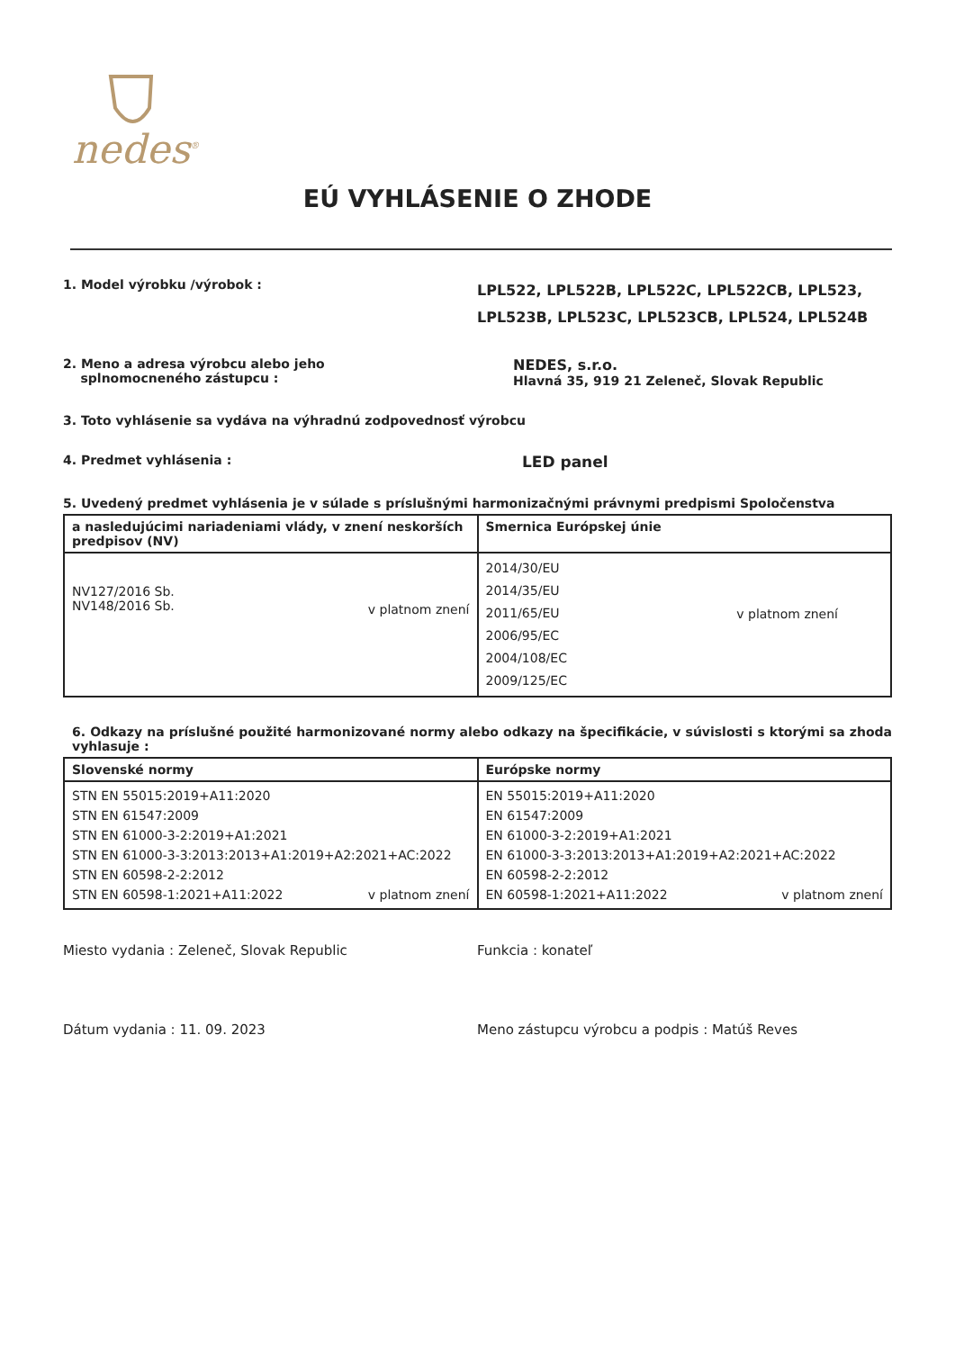nedes<sup>®</sup>
EÚ VYHLÁSENIE O ZHODE
1. Model výrobku /výrobok :
LPL522, LPL522B, LPL522C, LPL522CB, LPL523, LPL523B, LPL523C, LPL523CB, LPL524, LPL524B
2. Meno a adresa výrobcu alebo jeho
splnomocneného zástupcu :
NEDES, s.r.o.
Hlavná 35, 919 21 Zeleneč, Slovak Republic
3. Toto vyhlásenie sa vydáva na výhradnú zodpovednosť výrobcu
4. Predmet vyhlásenia :
LED panel
5. Uvedený predmet vyhlásenia je v súlade s príslušnými harmonizačnými právnymi predpismi Spoločenstva
| a nasledujúcimi nariadeniami vlády, v znení neskorších predpisov (NV) | Smernica Európskej únie |
| --- | --- |
| NV127/2016 Sb. NV148/2016 Sb. v platnom znení | 2014/30/EU 2014/35/EU 2011/65/EU 2006/95/EC 2004/108/EC 2009/125/EC v platnom znení |
6. Odkazy na príslušné použité harmonizované normy alebo odkazy na špecifikácie, v súvislosti s ktorými sa zhoda vyhlasuje :
| Slovenské normy | Európske normy |
| --- | --- |
| STN EN 55015:2019+A11:2020 STN EN 61547:2009 STN EN 61000-3-2:2019+A1:2021 STN EN 61000-3-3:2013:2013+A1:2019+A2:2021+AC:2022 STN EN 60598-2-2:2012 STN EN 60598-1:2021+A11:2022 v platnom znení | EN 55015:2019+A11:2020 EN 61547:2009 EN 61000-3-2:2019+A1:2021 EN 61000-3-3:2013:2013+A1:2019+A2:2021+AC:2022 EN 60598-2-2:2012 EN 60598-1:2021+A11:2022 v platnom znení |
Miesto vydania : Zeleneč, Slovak Republic Funkcia : konateľ
Dátum vydania : 11. 09. 2023 Meno zástupcu výrobcu a podpis : Matúš Reves